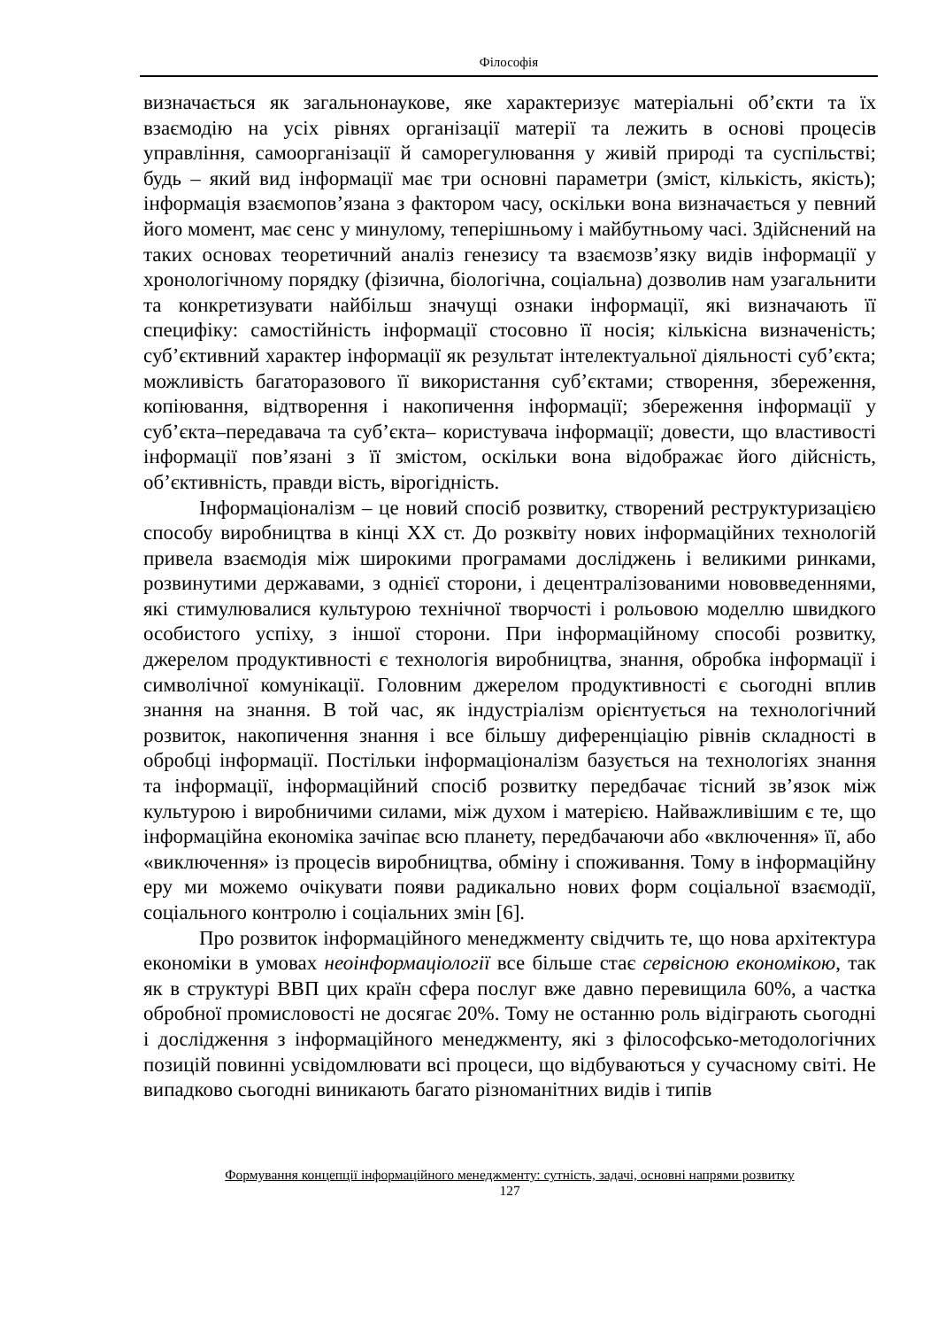Філософія
визначається як загальнонаукове, яке характеризує матеріальні об’єкти та їх взаємодію на усіх рівнях організації матерії та лежить в основі процесів управління, самоорганізації й саморегулювання у живій природі та суспільстві; будь – який вид інформації має три основні параметри (зміст, кількість, якість); інформація взаємопов’язана з фактором часу, оскільки вона визначається у певний його момент, має сенс у минулому, теперішньому і майбутньому часі. Здійснений на таких основах теоретичний аналіз генезису та взаємозв’язку видів інформації у хронологічному порядку (фізична, біологічна, соціальна) дозволив нам узагальнити та конкретизувати найбільш значущі ознаки інформації, які визначають її специфіку: самостійність інформації стосовно її носія; кількісна визначеність; суб’єктивний характер інформації як результат інтелектуальної діяльності суб’єкта; можливість багаторазового її використання суб’єктами; створення, збереження, копіювання, відтворення і накопичення інформації; збереження інформації у суб’єкта–передавача та суб’єкта– користувача інформації; довести, що властивості інформації пов’язані з її змістом, оскільки вона відображає його дійсність, об’єктивність, правди вість, вірогідність.
Інформаціоналізм – це новий спосіб розвитку, створений реструктуризацією способу виробництва в кінці XX ст. До розквіту нових інформаційних технологій привела взаємодія між широкими програмами досліджень і великими ринками, розвинутими державами, з однієї сторони, і децентралізованими нововведеннями, які стимулювалися культурою технічної творчості і рольовою моделлю швидкого особистого успіху, з іншої сторони. При інформаційному способі розвитку, джерелом продуктивності є технологія виробництва, знання, обробка інформації і символічної комунікації. Головним джерелом продуктивності є сьогодні вплив знання на знання. В той час, як індустріалізм орієнтується на технологічний розвиток, накопичення знання і все більшу диференціацію рівнів складності в обробці інформації. Постільки інформаціоналізм базується на технологіях знання та інформації, інформаційний спосіб розвитку передбачає тісний зв’язок між культурою і виробничими силами, між духом і матерією. Найважливішим є те, що інформаційна економіка зачіпає всю планету, передбачаючи або «включення» її, або «виключення» із процесів виробництва, обміну і споживання. Тому в інформаційну еру ми можемо очікувати появи радикально нових форм соціальної взаємодії, соціального контролю і соціальних змін [6].
Про розвиток інформаційного менеджменту свідчить те, що нова архітектура економіки в умовах неоінформаціології все більше стає сервісною економікою, так як в структурі ВВП цих країн сфера послуг вже давно перевищила 60%, а частка обробної промисловості не досягає 20%. Тому не останню роль відіграють сьогодні і дослідження з інформаційного менеджменту, які з філософсько-методологічних позицій повинні усвідомлювати всі процеси, що відбуваються у сучасному світі. Не випадково сьогодні виникають багато різноманітних видів і типів
Формування концепції інформаційного менеджменту: сутність, задачі, основні напрями розвитку
127